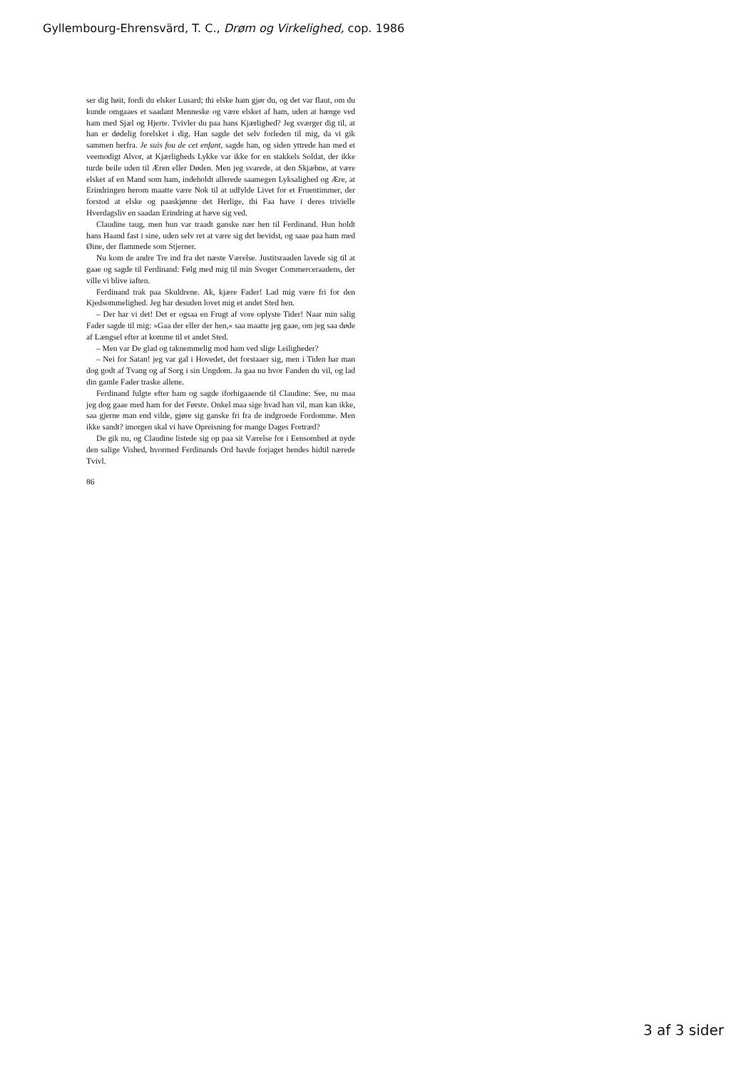Gyllembourg-Ehrensvärd, T. C., Drøm og Virkelighed, cop. 1986
ser dig høit, fordi du elsker Lusard; thi elske ham gjør du, og det var flaut, om du kunde omgaaes et saadant Menneske og være elsket af ham, uden at hænge ved ham med Sjæl og Hjerte. Tvivler du paa hans Kjærlighed? Jeg sværger dig til, at han er dødelig forelsket i dig. Han sagde det selv forleden til mig, da vi gik sammen herfra. Je suis fou de cet enfant, sagde han, og siden yttrede han med et veemodigt Alvor, at Kjærligheds Lykke var ikke for en stakkels Soldat, der ikke turde beile uden til Æren eller Døden. Men jeg svarede, at den Skjæbne, at være elsket af en Mand som ham, indeholdt allerede saamegen Lyksalighed og Ære, at Erindringen herom maatte være Nok til at udfylde Livet for et Fruentimmer, der forstod at elske og paaskjønne det Herlige, thi Faa have i deres trivielle Hverdagsliv en saadan Erindring at hæve sig ved.
Claudine taug, men hun var traadt ganske nær hen til Ferdinand. Hun holdt hans Haand fast i sine, uden selv ret at være sig det bevidst, og saae paa ham med Øine, der flammede som Stjerner.
Nu kom de andre Tre ind fra det næste Værelse. Justitsraaden lavede sig til at gaae og sagde til Ferdinand: Følg med mig til min Svoger Commerceraadens, der ville vi blive iaften.
Ferdinand trak paa Skuldrene. Ak, kjære Fader! Lad mig være fri for den Kjedsommelighed. Jeg har desuden lovet mig et andet Sted hen.
– Der har vi det! Det er ogsaa en Frugt af vore oplyste Tider! Naar min salig Fader sagde til mig: »Gaa der eller der hen,« saa maatte jeg gaae, om jeg saa døde af Længsel efter at komme til et andet Sted.
– Men var De glad og taknemmelig mod ham ved slige Leiligheder?
– Nei for Satan! jeg var gal i Hovedet, det forstaaer sig, men i Tiden har man dog godt af Tvang og af Sorg i sin Ungdom. Ja gaa nu hvor Fanden du vil, og lad din gamle Fader traske allene.
Ferdinand fulgte efter ham og sagde iforbigaaende til Claudine: See, nu maa jeg dog gaae med ham for det Første. Onkel maa sige hvad han vil, man kan ikke, saa gjerne man end vilde, gjøre sig ganske fri fra de indgroede Fordomme. Men ikke sandt? imorgen skal vi have Opreisning for mange Dages Fortræd?
De gik nu, og Claudine listede sig op paa sit Værelse for i Eensomhed at nyde den salige Vished, hvormed Ferdinands Ord havde forjaget hendes hidtil nærede Tvivl.
86
3 af 3 sider